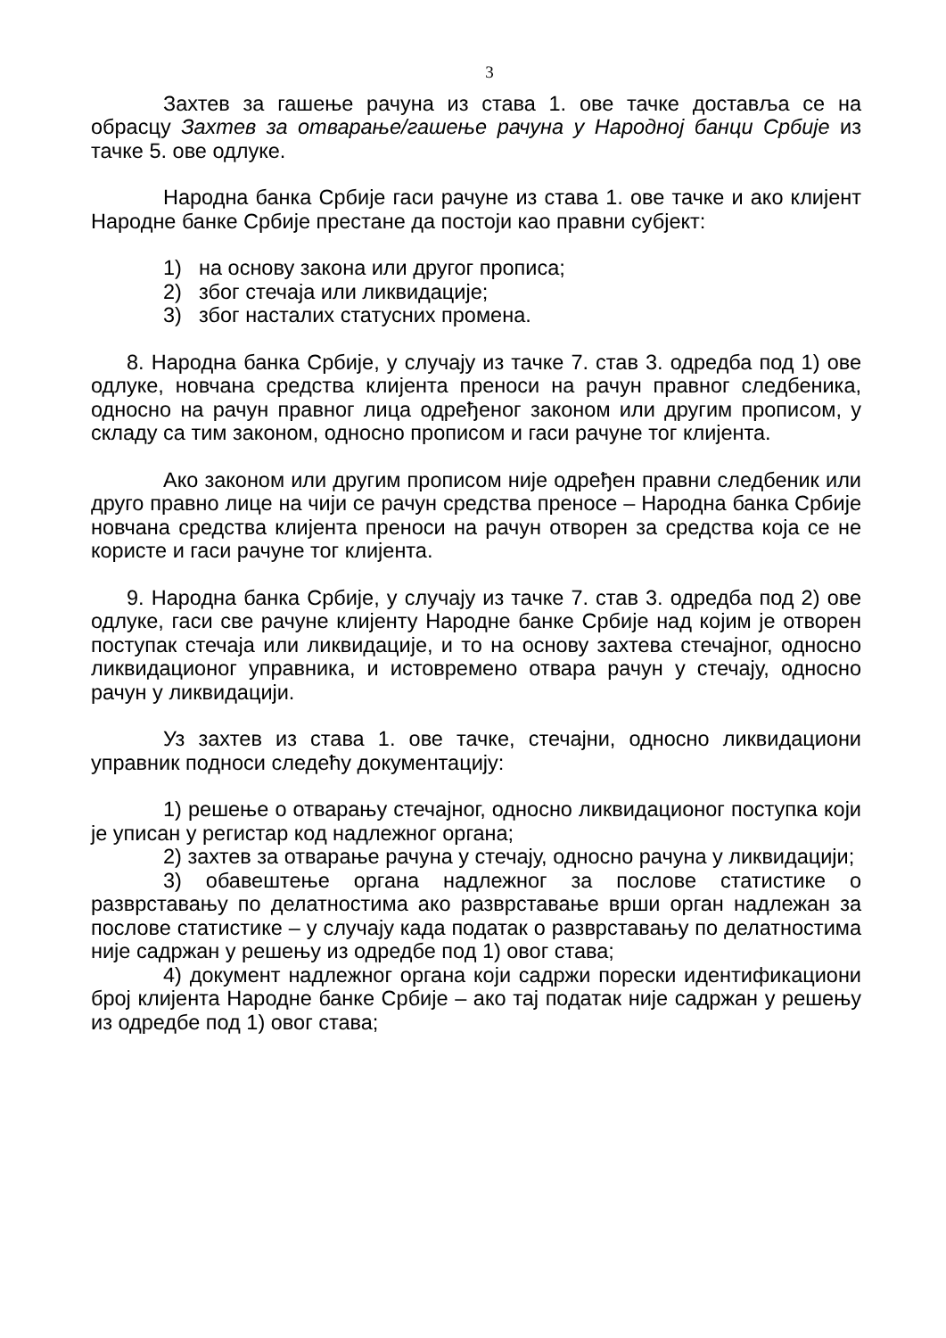3
Захтев за гашење рачуна из става 1. ове тачке доставља се на обрасцу Захтев за отварање/гашење рачуна у Народној банци Србије из тачке 5. ове одлуке.
Народна банка Србије гаси рачуне из става 1. ове тачке и ако клијент Народне банке Србије престане да постоји као правни субјект:
1) на основу закона или другог прописа;
2) због стечаја или ликвидације;
3) због насталих статусних промена.
8. Народна банка Србије, у случају из тачке 7. став 3. одредба под 1) ове одлуке, новчана средства клијента преноси на рачун правног следбеника, односно на рачун правног лица одређеног законом или другим прописом, у складу са тим законом, односно прописом и гаси рачуне тог клијента.
Ако законом или другим прописом није одређен правни следбеник или друго правно лице на чији се рачун средства преносе – Народна банка Србије новчана средства клијента преноси на рачун отворен за средства која се не користе и гаси рачуне тог клијента.
9. Народна банка Србије, у случају из тачке 7. став 3. одредба под 2) ове одлуке, гаси све рачуне клијенту Народне банке Србије над којим је отворен поступак стечаја или ликвидације, и то на основу захтева стечајног, односно ликвидационог управника, и истовремено отвара рачун у стечају, односно рачун у ликвидацији.
Уз захтев из става 1. ове тачке, стечајни, односно ликвидациони управник подноси следећу документацију:
1) решење о отварању стечајног, односно ликвидационог поступка који је уписан у регистар код надлежног органа;
2) захтев за отварање рачуна у стечају, односно рачуна у ликвидацији;
3) обавештење органа надлежног за послове статистике о разврставању по делатностима ако разврставање врши орган надлежан за послове статистике – у случају када податак о разврставању по делатностима није садржан у решењу из одредбе под 1) овог става;
4) документ надлежног органа који садржи порески идентификациони број клијента Народне банке Србије – ако тај податак није садржан у решењу из одредбе под 1) овог става;